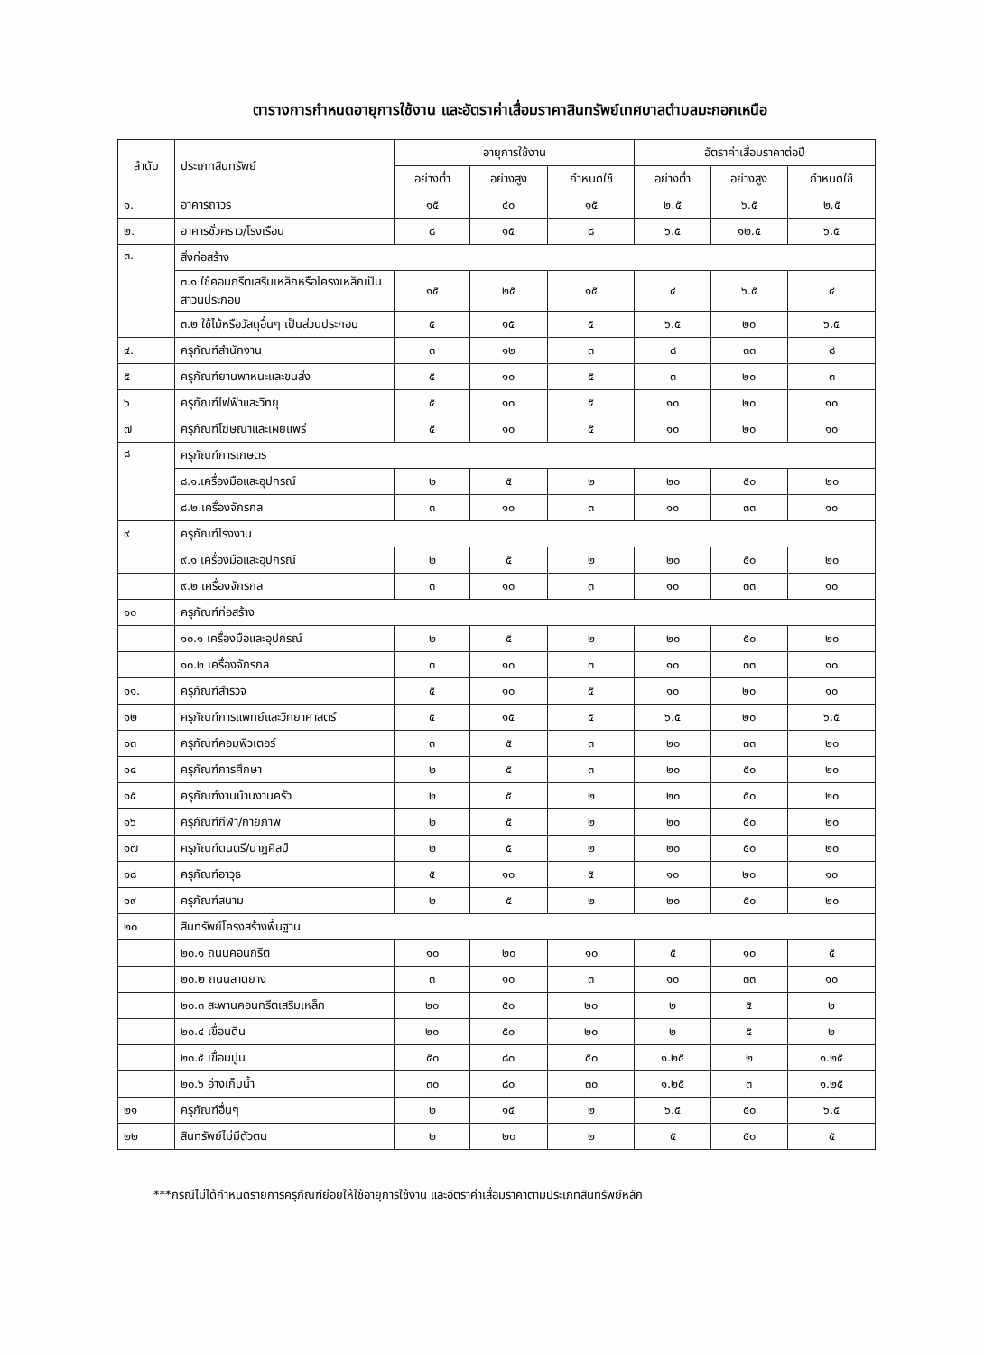ตารางการกำหนดอายุการใช้งาน และอัตราค่าเสื่อมราคาสินทรัพย์เทศบาลตำบลมะกอกเหนือ
| ลำดับ | ประเภทสินทรัพย์ | อายุการใช้งาน | | | อัตราค่าเสื่อมราคาต่อปี | | |
| --- | --- | --- | --- | --- | --- | --- | --- |
| | | อย่างต่ำ | อย่างสูง | กำหนดใช้ | อย่างต่ำ | อย่างสูง | กำหนดใช้ |
| ๑. | อาคารถาวร | ๑๕ | ๔๐ | ๑๕ | ๒.๕ | ๖.๕ | ๒.๕ |
| ๒. | อาคารชั่วคราว/โรงเรือน | ๘ | ๑๕ | ๘ | ๖.๕ | ๑๒.๕ | ๖.๕ |
| ๓. | สิ่งก่อสร้าง | | | | | | |
| | ๓.๑ ใช้คอนกรีตเสริมเหล็กหรือโครงเหล็กเป็นสาวนประกอบ | ๑๕ | ๒๕ | ๑๕ | ๔ | ๖.๕ | ๔ |
| | ๓.๒ ใช้ไม้หรือวัสดุอื่นๆ เป็นส่วนประกอบ | ๕ | ๑๕ | ๕ | ๖.๕ | ๒๐ | ๖.๕ |
| ๔. | ครุภัณฑ์สำนักงาน | ๓ | ๑๒ | ๓ | ๘ | ๓๓ | ๘ |
| ๕ | ครุภัณฑ์ยานพาหนะและขนส่ง | ๕ | ๑๐ | ๕ | ๓ | ๒๐ | ๓ |
| ๖ | ครุภัณฑ์ไฟฟ้าและวิทยุ | ๕ | ๑๐ | ๕ | ๑๐ | ๒๐ | ๑๐ |
| ๗ | ครุภัณฑ์โฆษณาและเผยแพร่ | ๕ | ๑๐ | ๕ | ๑๐ | ๒๐ | ๑๐ |
| ๘ | ครุภัณฑ์การเกษตร | | | | | | |
| | ๘.๑.เครื่องมือและอุปกรณ์ | ๒ | ๕ | ๒ | ๒๐ | ๕๐ | ๒๐ |
| | ๘.๒.เครื่องจักรกล | ๓ | ๑๐ | ๓ | ๑๐ | ๓๓ | ๑๐ |
| ๙ | ครุภัณฑ์โรงงาน | | | | | | |
| | ๙.๑ เครื่องมือและอุปกรณ์ | ๒ | ๕ | ๒ | ๒๐ | ๕๐ | ๒๐ |
| | ๙.๒ เครื่องจักรกล | ๓ | ๑๐ | ๓ | ๑๐ | ๓๓ | ๑๐ |
| ๑๐ | ครุภัณฑ์ก่อสร้าง | | | | | | |
| | ๑๐.๑ เครื่องมือและอุปกรณ์ | ๒ | ๕ | ๒ | ๒๐ | ๕๐ | ๒๐ |
| | ๑๐.๒ เครื่องจักรกล | ๓ | ๑๐ | ๓ | ๑๐ | ๓๓ | ๑๐ |
| ๑๑. | ครุภัณฑ์สำรวจ | ๕ | ๑๐ | ๕ | ๑๐ | ๒๐ | ๑๐ |
| ๑๒ | ครุภัณฑ์การแพทย์และวิทยาศาสตร์ | ๕ | ๑๕ | ๕ | ๖.๕ | ๒๐ | ๖.๕ |
| ๑๓ | ครุภัณฑ์คอมพิวเตอร์ | ๓ | ๕ | ๓ | ๒๐ | ๓๓ | ๒๐ |
| ๑๔ | ครุภัณฑ์การศึกษา | ๒ | ๕ | ๓ | ๒๐ | ๕๐ | ๒๐ |
| ๑๕ | ครุภัณฑ์งานบ้านงานครัว | ๒ | ๕ | ๒ | ๒๐ | ๕๐ | ๒๐ |
| ๑๖ | ครุภัณฑ์กีฬา/กายภาพ | ๒ | ๕ | ๒ | ๒๐ | ๕๐ | ๒๐ |
| ๑๗ | ครุภัณฑ์ดนตรี/นาฎศิลป์ | ๒ | ๕ | ๒ | ๒๐ | ๕๐ | ๒๐ |
| ๑๘ | ครุภัณฑ์อาวุธ | ๕ | ๑๐ | ๕ | ๑๐ | ๒๐ | ๑๐ |
| ๑๙ | ครุภัณฑ์สนาม | ๒ | ๕ | ๒ | ๒๐ | ๕๐ | ๒๐ |
| ๒๐ | สินทรัพย์โครงสร้างพื้นฐาน | | | | | | |
| | ๒๐.๑ ถนนคอนกรีต | ๑๐ | ๒๐ | ๑๐ | ๕ | ๑๐ | ๕ |
| | ๒๐.๒ ถนนลาดยาง | ๓ | ๑๐ | ๓ | ๑๐ | ๓๓ | ๑๐ |
| | ๒๐.๓ สะพานคอนกรีตเสริมเหล็ก | ๒๐ | ๕๐ | ๒๐ | ๒ | ๕ | ๒ |
| | ๒๐.๔ เขื่อนดิน | ๒๐ | ๕๐ | ๒๐ | ๒ | ๕ | ๒ |
| | ๒๐.๕ เขื่อนปูน | ๕๐ | ๘๐ | ๕๐ | ๑.๒๕ | ๒ | ๑.๒๕ |
| | ๒๐.๖ อ่างเก็บน้ำ | ๓๐ | ๘๐ | ๓๐ | ๑.๒๕ | ๓ | ๑.๒๕ |
| ๒๑ | ครุภัณฑ์อื่นๆ | ๒ | ๑๕ | ๒ | ๖.๕ | ๕๐ | ๖.๕ |
| ๒๒ | สินทรัพย์ไม่มีตัวตน | ๒ | ๒๐ | ๒ | ๕ | ๕๐ | ๕ |
***กรณีไม่ได้กำหนดรายการครุภัณฑ์ย่อยให้ใช้อายุการใช้งาน และอัตราค่าเสื่อมราคาตามประเภทสินทรัพย์หลัก